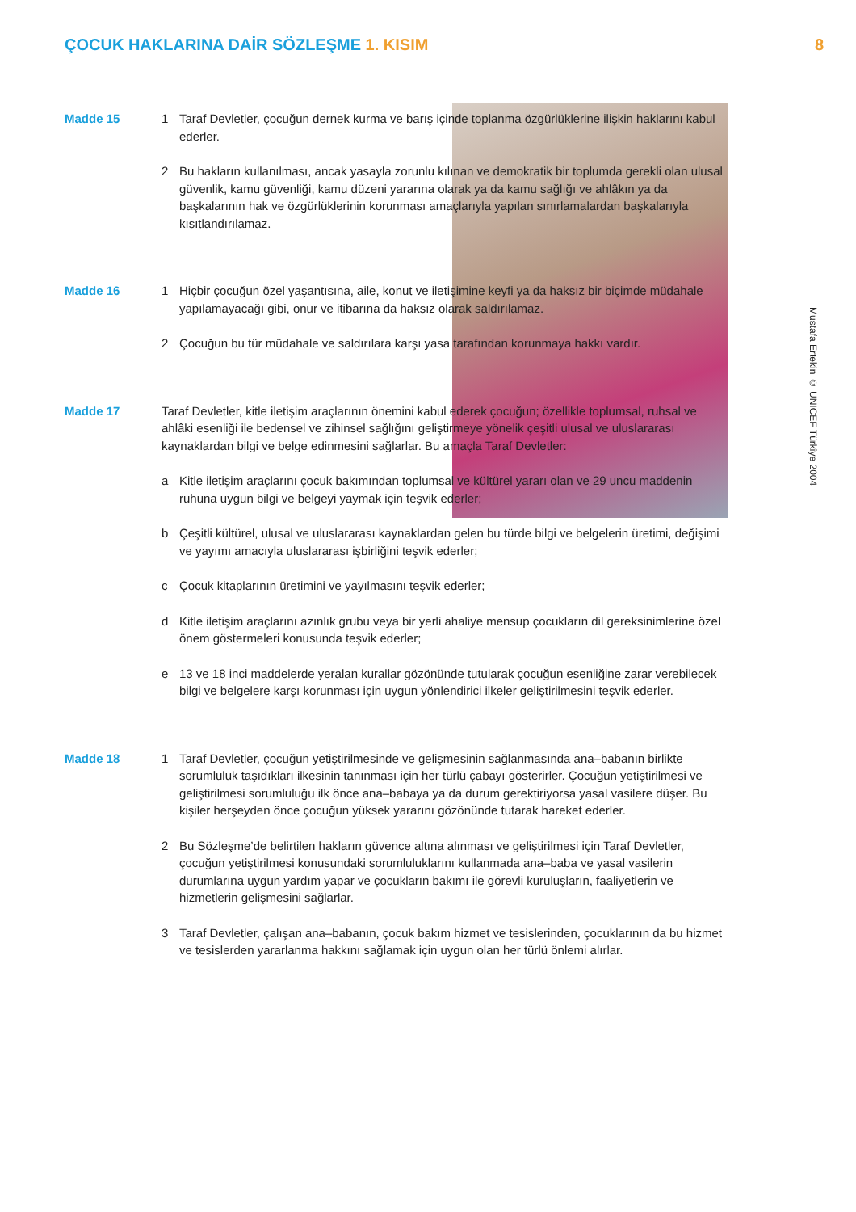ÇOCUK HAKLARINA DAİR SÖZLEŞME 1. KISIM 8
Mustafa Ertekin © UNICEF Türkiye 2004
Madde 15 1 Taraf Devletler, çocuğun dernek kurma ve barış içinde toplanma özgürlüklerine ilişkin haklarını kabul ederler.
2 Bu hakların kullanılması, ancak yasayla zorunlu kılınan ve demokratik bir toplumda gerekli olan ulusal güvenlik, kamu güvenliği, kamu düzeni yararına olarak ya da kamu sağlığı ve ahlâkın ya da başkalarının hak ve özgürlüklerinin korunması amaçlarıyla yapılan sınırlamalardan başkalarıyla kısıtlandırılamaz.
Madde 16 1 Hiçbir çocuğun özel yaşantısına, aile, konut ve iletişimine keyfi ya da haksız bir biçimde müdahale yapılamayacağı gibi, onur ve itibarına da haksız olarak saldırılamaz.
2 Çocuğun bu tür müdahale ve saldırılara karşı yasa tarafından korunmaya hakkı vardır.
Madde 17 Taraf Devletler, kitle iletişim araçlarının önemini kabul ederek çocuğun; özellikle toplumsal, ruhsal ve ahlâki esenliği ile bedensel ve zihinsel sağlığını geliştirmeye yönelik çeşitli ulusal ve uluslararası kaynaklardan bilgi ve belge edinmesini sağlarlar. Bu amaçla Taraf Devletler:
a Kitle iletişim araçlarını çocuk bakımından toplumsal ve kültürel yararı olan ve 29 uncu maddenin ruhuna uygun bilgi ve belgeyi yaymak için teşvik ederler;
b Çeşitli kültürel, ulusal ve uluslararası kaynaklardan gelen bu türde bilgi ve belgelerin üretimi, değişimi ve yayımı amacıyla uluslararası işbirliğini teşvik ederler;
c Çocuk kitaplarının üretimini ve yayılmasını teşvik ederler;
d Kitle iletişim araçlarını azınlık grubu veya bir yerli ahaliye mensup çocukların dil gereksinimlerine özel önem göstermeleri konusunda teşvik ederler;
e 13 ve 18 inci maddelerde yeralan kurallar gözönünde tutularak çocuğun esenliğine zarar verebilecek bilgi ve belgelere karşı korunması için uygun yönlendirici ilkeler geliştirilmesini teşvik ederler.
Madde 18 1 Taraf Devletler, çocuğun yetiştirilmesinde ve gelişmesinin sağlanmasında ana–babanın birlikte sorumluluk taşıdıkları ilkesinin tanınması için her türlü çabayı gösterirler. Çocuğun yetiştirilmesi ve geliştirilmesi sorumluluğu ilk önce ana–babaya ya da durum gerektiriyorsa yasal vasilere düşer. Bu kişiler herşeyden önce çocuğun yüksek yararını gözönünde tutarak hareket ederler.
2 Bu Sözleşme’de belirtilen hakların güvence altına alınması ve geliştirilmesi için Taraf Devletler, çocuğun yetiştirilmesi konusundaki sorumluluklarını kullanmada ana–baba ve yasal vasilerin durumlarına uygun yardım yapar ve çocukların bakımı ile görevli kuruluşların, faaliyetlerin ve hizmetlerin gelişmesini sağlarlar.
3 Taraf Devletler, çalışan ana–babanın, çocuk bakım hizmet ve tesislerinden, çocuklarının da bu hizmet ve tesislerden yararlanma hakkını sağlamak için uygun olan her türlü önlemi alırlar.